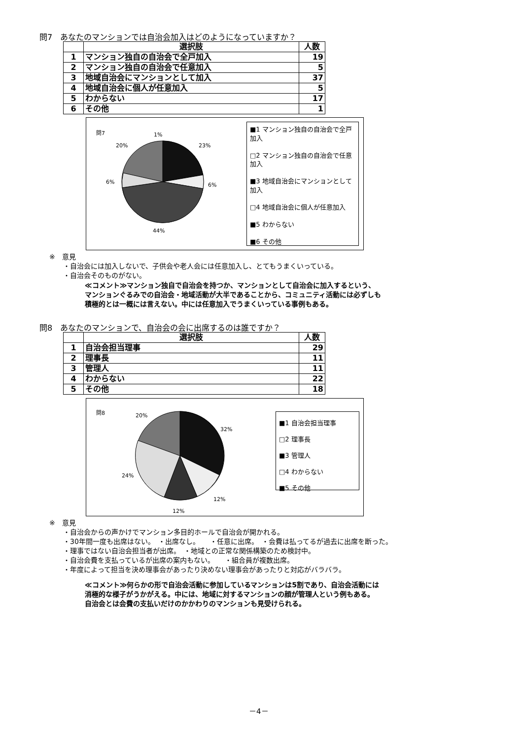問7　あなたのマンションでは自治会加入はどのようになっていますか？
| | 選択肢 | 人数 |
| --- | --- | --- |
| 1 | マンション独自の自治会で全戸加入 | 19 |
| 2 | マンション独自の自治会で任意加入 | 5 |
| 3 | 地域自治会にマンションとして加入 | 37 |
| 4 | 地域自治会に個人が任意加入 | 5 |
| 5 | わからない | 17 |
| 6 | その他 | 1 |
問7 1%
23%
20%
6% 6%
44%
■1 マンション独自の自治会で全戸加入
□2 マンション独自の自治会で任意加入
■3 地域自治会にマンションとして加入
□4 地域自治会に個人が任意加入
■5 わからない
■6 その他
※　意見
　　・自治会には加入しないで、子供会や老人会には任意加入し、とてもうまくいっている。
　　・自治会そのものがない。
≪コメント≫マンション独自で自治会を持つか、マンションとして自治会に加入するという、
マンションぐるみでの自治会・地域活動が大半であることから、コミュニティ活動には必ずしも
積極的とは一概には言えない。中には任意加入でうまくいっている事例もある。
問8　あなたのマンションで、自治会の会に出席するのは誰ですか？
| | 選択肢 | 人数 |
| --- | --- | --- |
| 1 | 自治会担当理事 | 29 |
| 2 | 理事長 | 11 |
| 3 | 管理人 | 11 |
| 4 | わからない | 22 |
| 5 | その他 | 18 |
問8
20%
32%
24%
12%
12%
■1 自治会担当理事
□2 理事長
■3 管理人
□4 わからない
■5 その他
※　意見
　　・自治会からの声かけでマンション多目的ホールで自治会が開かれる。
　　・30年間一度も出席はない。　・出席なし。　　・任意に出席。　・会費は払ってるが過去に出席を断った。
　　・理事ではない自治会担当者が出席。　・地域との正常な関係構築のため検討中。
　　・自治会費を支払っているが出席の案内もない。　　・組合員が複数出席。
　　・年度によって担当を決め理事会があったり決めない理事会があったりと対応がバラバラ。
≪コメント≫何らかの形で自治会活動に参加しているマンションは5割であり、自治会活動には
消極的な様子がうかがえる。中には、地域に対するマンションの顔が管理人という例もある。
自治会とは会費の支払いだけのかかわりのマンションも見受けられる。
－4－